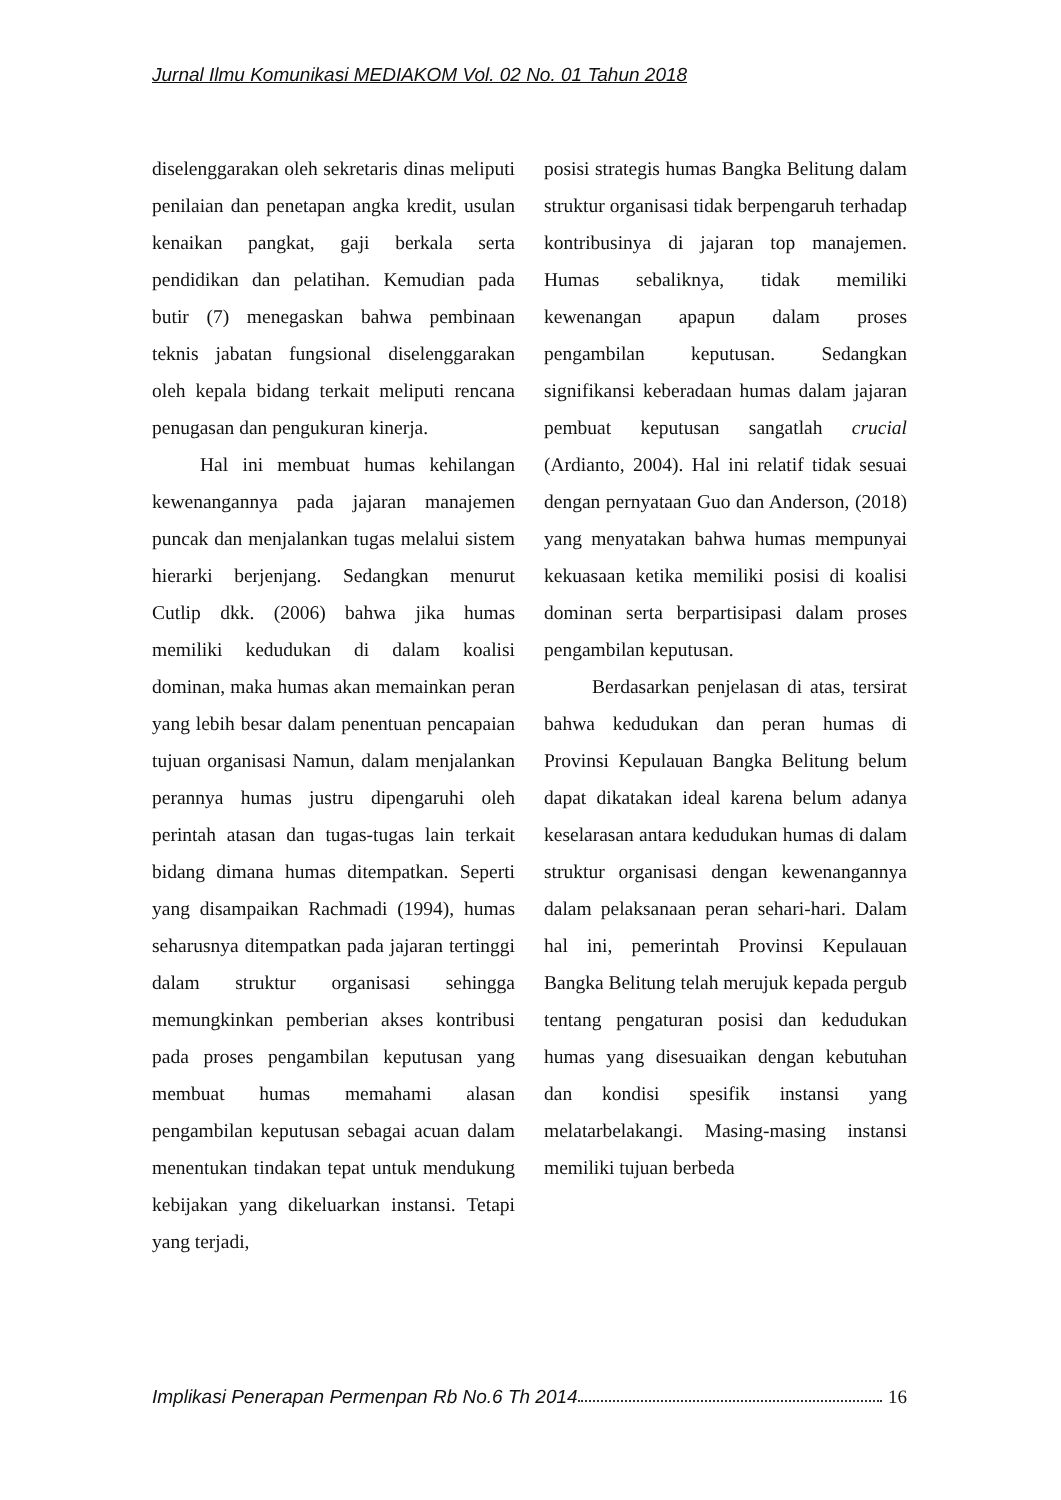Jurnal Ilmu Komunikasi MEDIAKOM Vol. 02 No. 01 Tahun 2018
diselenggarakan oleh sekretaris dinas meliputi penilaian dan penetapan angka kredit, usulan kenaikan pangkat, gaji berkala serta pendidikan dan pelatihan. Kemudian pada butir (7) menegaskan bahwa pembinaan teknis jabatan fungsional diselenggarakan oleh kepala bidang terkait meliputi rencana penugasan dan pengukuran kinerja.
Hal ini membuat humas kehilangan kewenangannya pada jajaran manajemen puncak dan menjalankan tugas melalui sistem hierarki berjenjang. Sedangkan menurut Cutlip dkk. (2006) bahwa jika humas memiliki kedudukan di dalam koalisi dominan, maka humas akan memainkan peran yang lebih besar dalam penentuan pencapaian tujuan organisasi Namun, dalam menjalankan perannya humas justru dipengaruhi oleh perintah atasan dan tugas-tugas lain terkait bidang dimana humas ditempatkan. Seperti yang disampaikan Rachmadi (1994), humas seharusnya ditempatkan pada jajaran tertinggi dalam struktur organisasi sehingga memungkinkan pemberian akses kontribusi pada proses pengambilan keputusan yang membuat humas memahami alasan pengambilan keputusan sebagai acuan dalam menentukan tindakan tepat untuk mendukung kebijakan yang dikeluarkan instansi. Tetapi yang terjadi,
posisi strategis humas Bangka Belitung dalam struktur organisasi tidak berpengaruh terhadap kontribusinya di jajaran top manajemen. Humas sebaliknya, tidak memiliki kewenangan apapun dalam proses pengambilan keputusan. Sedangkan signifikansi keberadaan humas dalam jajaran pembuat keputusan sangatlah crucial (Ardianto, 2004). Hal ini relatif tidak sesuai dengan pernyataan Guo dan Anderson, (2018) yang menyatakan bahwa humas mempunyai kekuasaan ketika memiliki posisi di koalisi dominan serta berpartisipasi dalam proses pengambilan keputusan.
Berdasarkan penjelasan di atas, tersirat bahwa kedudukan dan peran humas di Provinsi Kepulauan Bangka Belitung belum dapat dikatakan ideal karena belum adanya keselarasan antara kedudukan humas di dalam struktur organisasi dengan kewenangannya dalam pelaksanaan peran sehari-hari. Dalam hal ini, pemerintah Provinsi Kepulauan Bangka Belitung telah merujuk kepada pergub tentang pengaturan posisi dan kedudukan humas yang disesuaikan dengan kebutuhan dan kondisi spesifik instansi yang melatarbelakangi. Masing-masing instansi memiliki tujuan berbeda
Implikasi Penerapan Permenpan Rb No.6 Th 2014 16